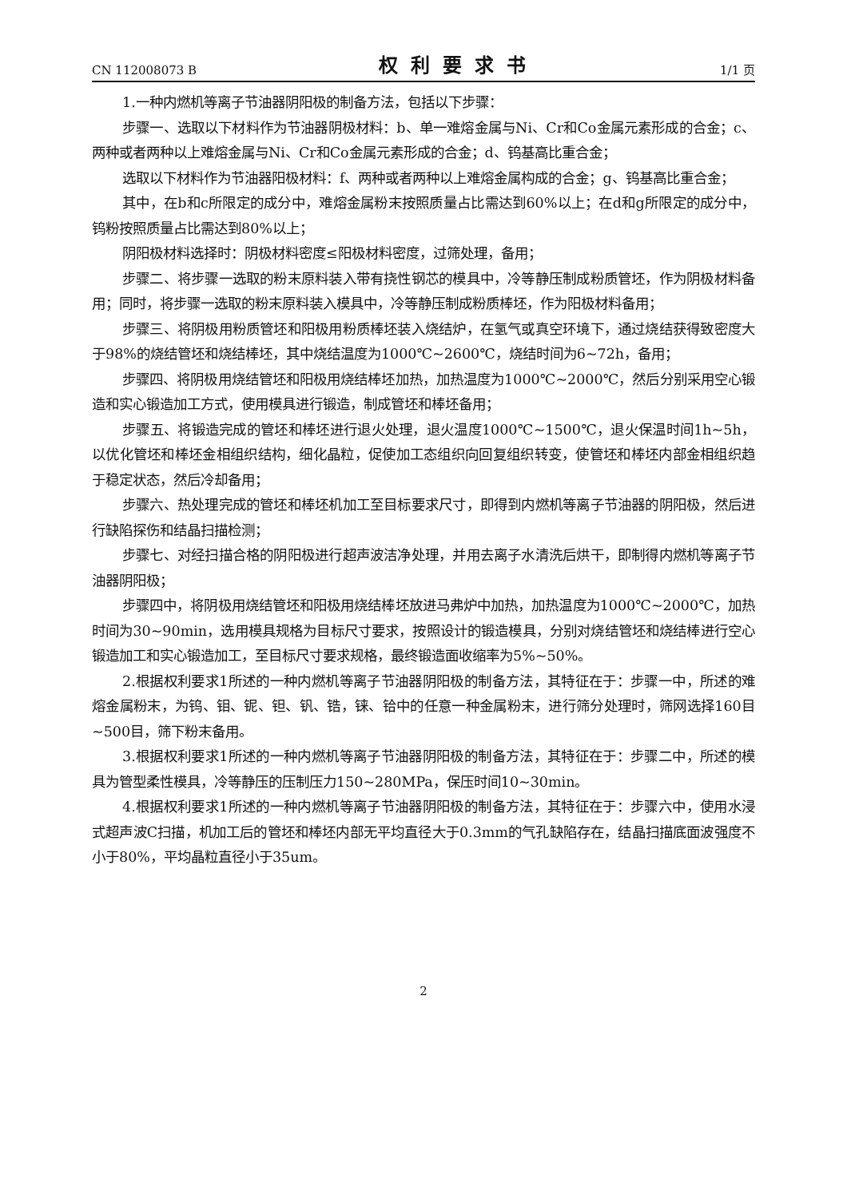CN 112008073 B 权利要求书 1/1 页
1.一种内燃机等离子节油器阴阳极的制备方法，包括以下步骤：
步骤一、选取以下材料作为节油器阴极材料：b、单一难熔金属与Ni、Cr和Co金属元素形成的合金；c、两种或者两种以上难熔金属与Ni、Cr和Co金属元素形成的合金；d、钨基高比重合金；
选取以下材料作为节油器阳极材料：f、两种或者两种以上难熔金属构成的合金；g、钨基高比重合金；
其中，在b和c所限定的成分中，难熔金属粉末按照质量占比需达到60%以上；在d和g所限定的成分中，钨粉按照质量占比需达到80%以上；
阴阳极材料选择时：阴极材料密度≤阳极材料密度，过筛处理，备用；
步骤二、将步骤一选取的粉末原料装入带有挠性钢芯的模具中，冷等静压制成粉质管坯，作为阴极材料备用；同时，将步骤一选取的粉末原料装入模具中，冷等静压制成粉质棒坯，作为阳极材料备用；
步骤三、将阴极用粉质管坯和阳极用粉质棒坯装入烧结炉，在氢气或真空环境下，通过烧结获得致密度大于98%的烧结管坯和烧结棒坯，其中烧结温度为1000℃~2600℃，烧结时间为6~72h，备用；
步骤四、将阴极用烧结管坯和阳极用烧结棒坯加热，加热温度为1000℃~2000℃，然后分别采用空心锻造和实心锻造加工方式，使用模具进行锻造，制成管坯和棒坯备用；
步骤五、将锻造完成的管坯和棒坯进行退火处理，退火温度1000℃~1500℃，退火保温时间1h~5h，以优化管坯和棒坯金相组织结构，细化晶粒，促使加工态组织向回复组织转变，使管坯和棒坯内部金相组织趋于稳定状态，然后冷却备用；
步骤六、热处理完成的管坯和棒坯机加工至目标要求尺寸，即得到内燃机等离子节油器的阴阳极，然后进行缺陷探伤和结晶扫描检测；
步骤七、对经扫描合格的阴阳极进行超声波洁净处理，并用去离子水清洗后烘干，即制得内燃机等离子节油器阴阳极；
步骤四中，将阴极用烧结管坯和阳极用烧结棒坯放进马弗炉中加热，加热温度为1000℃~2000℃，加热时间为30~90min，选用模具规格为目标尺寸要求，按照设计的锻造模具，分别对烧结管坯和烧结棒进行空心锻造加工和实心锻造加工，至目标尺寸要求规格，最终锻造面收缩率为5%~50%。
2.根据权利要求1所述的一种内燃机等离子节油器阴阳极的制备方法，其特征在于：步骤一中，所述的难熔金属粉末，为钨、钼、铌、钽、钒、锆，铼、铪中的任意一种金属粉末，进行筛分处理时，筛网选择160目~500目，筛下粉末备用。
3.根据权利要求1所述的一种内燃机等离子节油器阴阳极的制备方法，其特征在于：步骤二中，所述的模具为管型柔性模具，冷等静压的压制压力150~280MPa，保压时间10~30min。
4.根据权利要求1所述的一种内燃机等离子节油器阴阳极的制备方法，其特征在于：步骤六中，使用水浸式超声波C扫描，机加工后的管坯和棒坯内部无平均直径大于0.3mm的气孔缺陷存在，结晶扫描底面波强度不小于80%，平均晶粒直径小于35um。
2